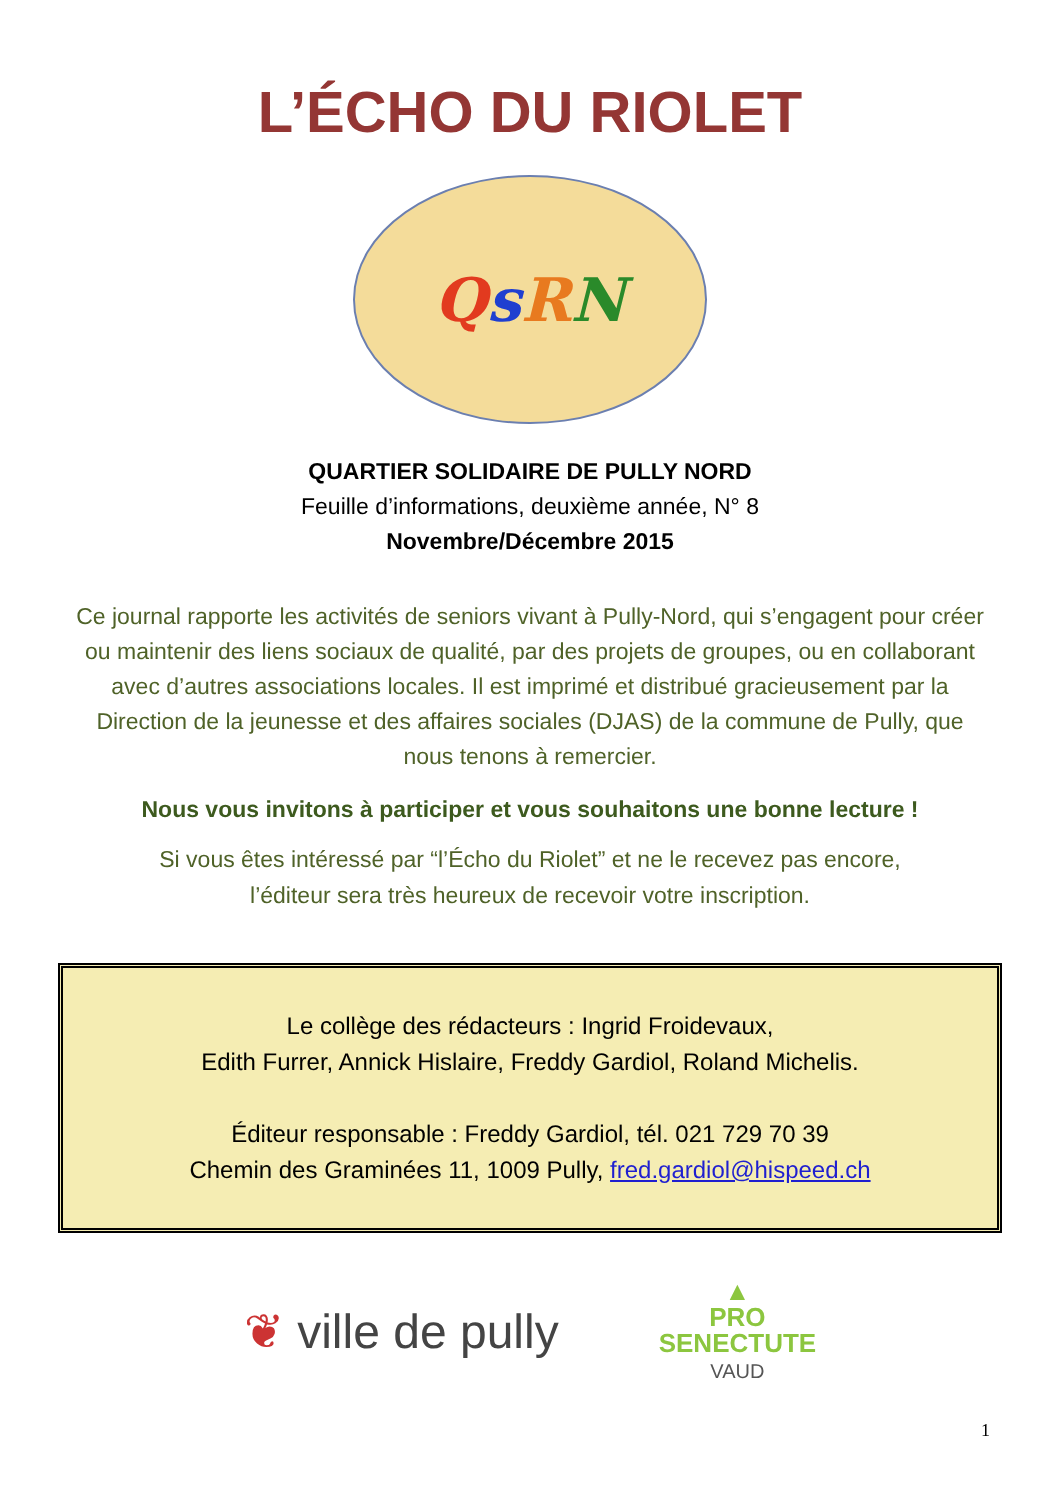L’ÉCHO DU RIOLET
QsRN
QUARTIER SOLIDAIRE DE PULLY NORD
Feuille d’informations, deuxième année, N° 8
Novembre/Décembre 2015
Ce journal rapporte les activités de seniors vivant à Pully-Nord, qui s’engagent pour créer ou maintenir des liens sociaux de qualité, par des projets de groupes, ou en collaborant avec d’autres associations locales. Il est imprimé et distribué gracieusement par la Direction de la jeunesse et des affaires sociales (DJAS) de la commune de Pully, que nous tenons à remercier.
Nous vous invitons à participer et vous souhaitons une bonne lecture !
Si vous êtes intéressé par “l’Écho du Riolet” et ne le recevez pas encore,
l’éditeur sera très heureux de recevoir votre inscription.
Le collège des rédacteurs : Ingrid Froidevaux,
Edith Furrer, Annick Hislaire, Freddy Gardiol, Roland Michelis.
Éditeur responsable : Freddy Gardiol, tél. 021 729 70 39
Chemin des Graminées 11, 1009 Pully, fred.gardiol@hispeed.ch
❦ ville de pully
▲
PRO
SENECTUTE
VAUD
1